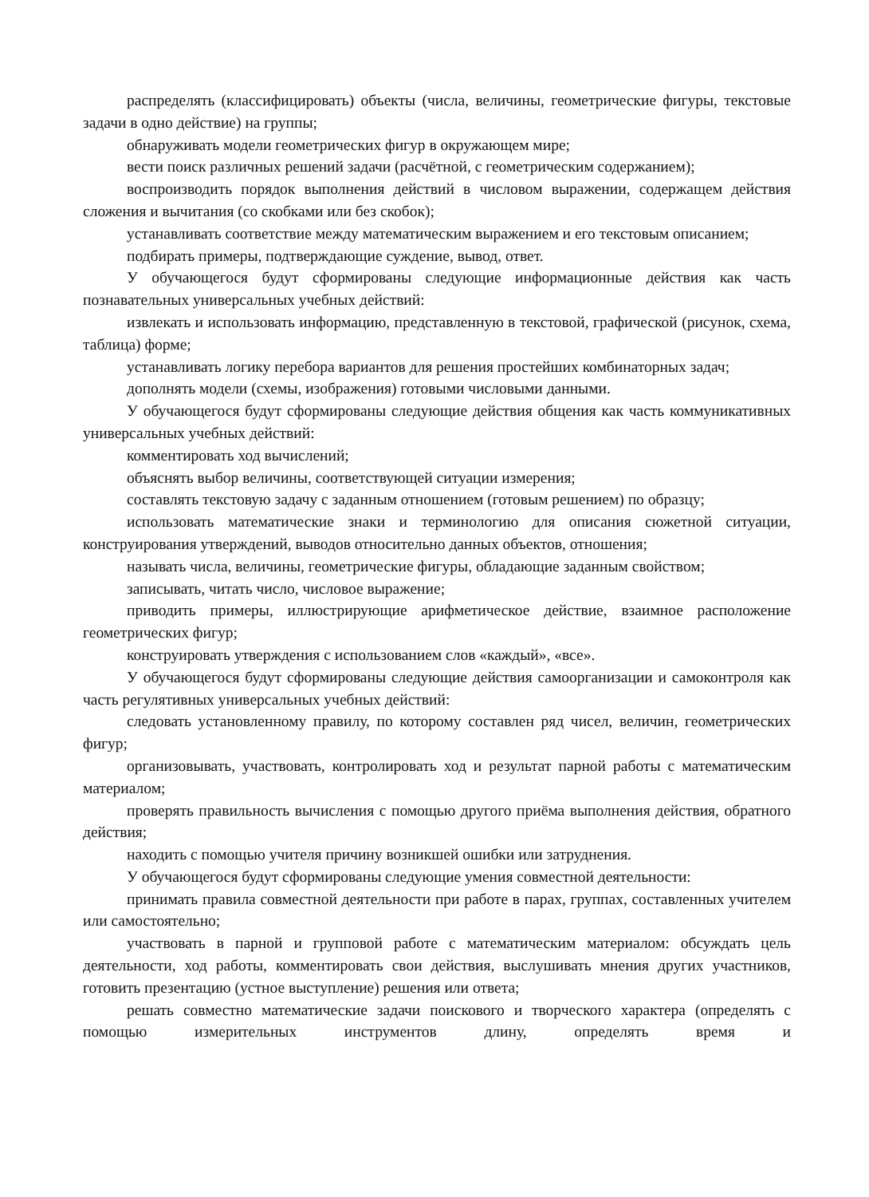распределять (классифицировать) объекты (числа, величины, геометрические фигуры, текстовые задачи в одно действие) на группы;
обнаруживать модели геометрических фигур в окружающем мире;
вести поиск различных решений задачи (расчётной, с геометрическим содержанием);
воспроизводить порядок выполнения действий в числовом выражении, содержащем действия сложения и вычитания (со скобками или без скобок);
устанавливать соответствие между математическим выражением и его текстовым описанием;
подбирать примеры, подтверждающие суждение, вывод, ответ.
У обучающегося будут сформированы следующие информационные действия как часть познавательных универсальных учебных действий:
извлекать и использовать информацию, представленную в текстовой, графической (рисунок, схема, таблица) форме;
устанавливать логику перебора вариантов для решения простейших комбинаторных задач;
дополнять модели (схемы, изображения) готовыми числовыми данными.
У обучающегося будут сформированы следующие действия общения как часть коммуникативных универсальных учебных действий:
комментировать ход вычислений;
объяснять выбор величины, соответствующей ситуации измерения;
составлять текстовую задачу с заданным отношением (готовым решением) по образцу;
использовать математические знаки и терминологию для описания сюжетной ситуации, конструирования утверждений, выводов относительно данных объектов, отношения;
называть числа, величины, геометрические фигуры, обладающие заданным свойством;
записывать, читать число, числовое выражение;
приводить примеры, иллюстрирующие арифметическое действие, взаимное расположение геометрических фигур;
конструировать утверждения с использованием слов «каждый», «все».
У обучающегося будут сформированы следующие действия самоорганизации и самоконтроля как часть регулятивных универсальных учебных действий:
следовать установленному правилу, по которому составлен ряд чисел, величин, геометрических фигур;
организовывать, участвовать, контролировать ход и результат парной работы с математическим материалом;
проверять правильность вычисления с помощью другого приёма выполнения действия, обратного действия;
находить с помощью учителя причину возникшей ошибки или затруднения.
У обучающегося будут сформированы следующие умения совместной деятельности:
принимать правила совместной деятельности при работе в парах, группах, составленных учителем или самостоятельно;
участвовать в парной и групповой работе с математическим материалом: обсуждать цель деятельности, ход работы, комментировать свои действия, выслушивать мнения других участников, готовить презентацию (устное выступление) решения или ответа;
решать совместно математические задачи поискового и творческого характера (определять с помощью измерительных инструментов длину, определять время и